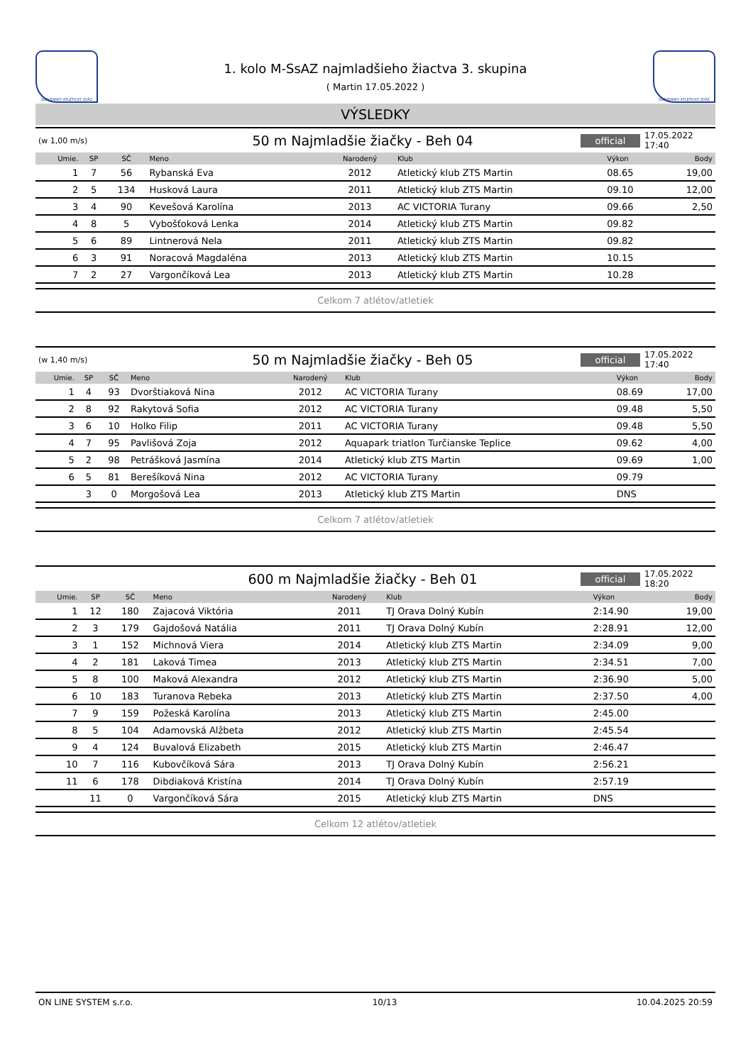SLOVENSKÝ ATLETICKÝ ZVÄZ
1. kolo M-SsAZ najmladšieho žiactva 3. skupina
( Martin 17.05.2022 )
SLOVENSKÝ ATLETICKÝ ZVÄZ
VÝSLEDKY
(w 1,00 m/s) 50 m Najmladšie žiačky - Beh 04 official 17.05.2022 17:40
| Umie. | SP | SČ | Meno | Narodený | Klub | Výkon | Body |
| --- | --- | --- | --- | --- | --- | --- | --- |
| 1 | 7 | 56 | Rybanská Eva | 2012 | Atletický klub ZTS Martin | 08.65 | 19,00 |
| 2 | 5 | 134 | Husková Laura | 2011 | Atletický klub ZTS Martin | 09.10 | 12,00 |
| 3 | 4 | 90 | Kevešová Karolína | 2013 | AC VICTORIA Turany | 09.66 | 2,50 |
| 4 | 8 | 5 | Vybošťoková Lenka | 2014 | Atletický klub ZTS Martin | 09.82 | |
| 5 | 6 | 89 | Lintnerová Nela | 2011 | Atletický klub ZTS Martin | 09.82 | |
| 6 | 3 | 91 | Noracová Magdaléna | 2013 | Atletický klub ZTS Martin | 10.15 | |
| 7 | 2 | 27 | Vargončíková Lea | 2013 | Atletický klub ZTS Martin | 10.28 | |
Celkom 7 atlétov/atletiek
(w 1,40 m/s) 50 m Najmladšie žiačky - Beh 05 official 17.05.2022 17:40
| Umie. | SP | SČ | Meno | Narodený | Klub | Výkon | Body |
| --- | --- | --- | --- | --- | --- | --- | --- |
| 1 | 4 | 93 | Dvorštiaková Nina | 2012 | AC VICTORIA Turany | 08.69 | 17,00 |
| 2 | 8 | 92 | Rakytová Sofia | 2012 | AC VICTORIA Turany | 09.48 | 5,50 |
| 3 | 6 | 10 | Holko Filip | 2011 | AC VICTORIA Turany | 09.48 | 5,50 |
| 4 | 7 | 95 | Pavlišová Zoja | 2012 | Aquapark triatlon Turčianske Teplice | 09.62 | 4,00 |
| 5 | 2 | 98 | Petrášková Jasmína | 2014 | Atletický klub ZTS Martin | 09.69 | 1,00 |
| 6 | 5 | 81 | Berešíková Nina | 2012 | AC VICTORIA Turany | 09.79 | |
| | 3 | 0 | Morgošová Lea | 2013 | Atletický klub ZTS Martin | DNS | |
Celkom 7 atlétov/atletiek
600 m Najmladšie žiačky - Beh 01 official 17.05.2022 18:20
| Umie. | SP | SČ | Meno | Narodený | Klub | Výkon | Body |
| --- | --- | --- | --- | --- | --- | --- | --- |
| 1 | 12 | 180 | Zajacová Viktória | 2011 | TJ Orava Dolný Kubín | 2:14.90 | 19,00 |
| 2 | 3 | 179 | Gajdošová Natália | 2011 | TJ Orava Dolný Kubín | 2:28.91 | 12,00 |
| 3 | 1 | 152 | Michnová Viera | 2014 | Atletický klub ZTS Martin | 2:34.09 | 9,00 |
| 4 | 2 | 181 | Laková Timea | 2013 | Atletický klub ZTS Martin | 2:34.51 | 7,00 |
| 5 | 8 | 100 | Maková Alexandra | 2012 | Atletický klub ZTS Martin | 2:36.90 | 5,00 |
| 6 | 10 | 183 | Turanova Rebeka | 2013 | Atletický klub ZTS Martin | 2:37.50 | 4,00 |
| 7 | 9 | 159 | Požeská Karolína | 2013 | Atletický klub ZTS Martin | 2:45.00 | |
| 8 | 5 | 104 | Adamovská Alžbeta | 2012 | Atletický klub ZTS Martin | 2:45.54 | |
| 9 | 4 | 124 | Buvalová Elizabeth | 2015 | Atletický klub ZTS Martin | 2:46.47 | |
| 10 | 7 | 116 | Kubovčíková Sára | 2013 | TJ Orava Dolný Kubín | 2:56.21 | |
| 11 | 6 | 178 | Dibdiaková Kristína | 2014 | TJ Orava Dolný Kubín | 2:57.19 | |
| | 11 | 0 | Vargončíková Sára | 2015 | Atletický klub ZTS Martin | DNS | |
Celkom 12 atlétov/atletiek
ON LINE SYSTEM s.r.o. 10/13 10.04.2025 20:59